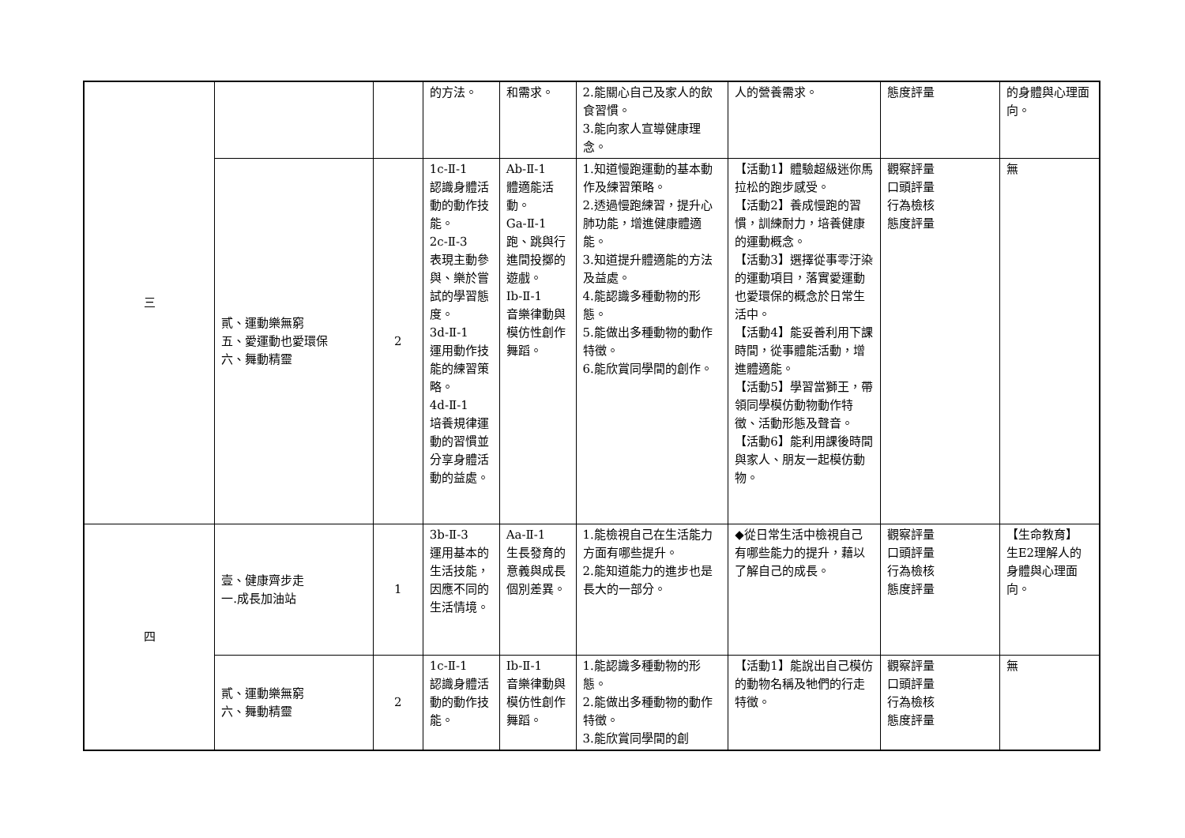| 三 | | | 的方法。 | 和需求。 | 2.能關心自己及家人的飲食習慣。 3.能向家人宣導健康理念。 | 人的營養需求。 | 態度評量 | 的身體與心理面向。 |
| | 貳、運動樂無窮 五、愛運動也愛環保 六、舞動精靈 | 2 | 1c-Ⅱ-1 認識身體活動的動作技能。 2c-Ⅱ-3 表現主動參與、樂於嘗試的學習態度。 3d-Ⅱ-1 運用動作技能的練習策略。 4d-Ⅱ-1 培養規律運動的習慣並分享身體活動的益處。 | Ab-Ⅱ-1 體適能活動。 Ga-Ⅱ-1 跑、跳與行進間投擲的遊戲。 Ib-Ⅱ-1 音樂律動與模仿性創作舞蹈。 | 1.知道慢跑運動的基本動作及練習策略。 2.透過慢跑練習，提升心肺功能，增進健康體適能。 3.知道提升體適能的方法及益處。 4.能認識多種動物的形態。 5.能做出多種動物的動作特徵。 6.能欣賞同學間的創作。 | 【活動1】體驗超級迷你馬拉松的跑步感受。 【活動2】養成慢跑的習慣，訓練耐力，培養健康的運動概念。 【活動3】選擇從事零汙染的運動項目，落實愛運動也愛環保的概念於日常生活中。 【活動4】能妥善利用下課時間，從事體能活動，增進體適能。 【活動5】學習當獅王，帶領同學模仿動物動作特徵、活動形態及聲音。 【活動6】能利用課後時間與家人、朋友一起模仿動物。 | 觀察評量 口頭評量 行為檢核 態度評量 | 無 |
| 四 | 壹、健康齊步走 一.成長加油站 | 1 | 3b-Ⅱ-3 運用基本的生活技能，因應不同的生活情境。 | Aa-Ⅱ-1 生長發育的意義與成長個別差異。 | 1.能檢視自己在生活能力方面有哪些提升。 2.能知道能力的進步也是長大的一部分。 | ◆從日常生活中檢視自己有哪些能力的提升，藉以了解自己的成長。 | 觀察評量 口頭評量 行為檢核 態度評量 | 【生命教育】 生E2理解人的身體與心理面向。 |
| | 貳、運動樂無窮 六、舞動精靈 | 2 | 1c-Ⅱ-1 認識身體活動的動作技能。 | Ib-Ⅱ-1 音樂律動與模仿性創作舞蹈。 | 1.能認識多種動物的形態。 2.能做出多種動物的動作特徵。 3.能欣賞同學間的創 | 【活動1】能說出自己模仿的動物名稱及牠們的行走特徵。 | 觀察評量 口頭評量 行為檢核 態度評量 | 無 |